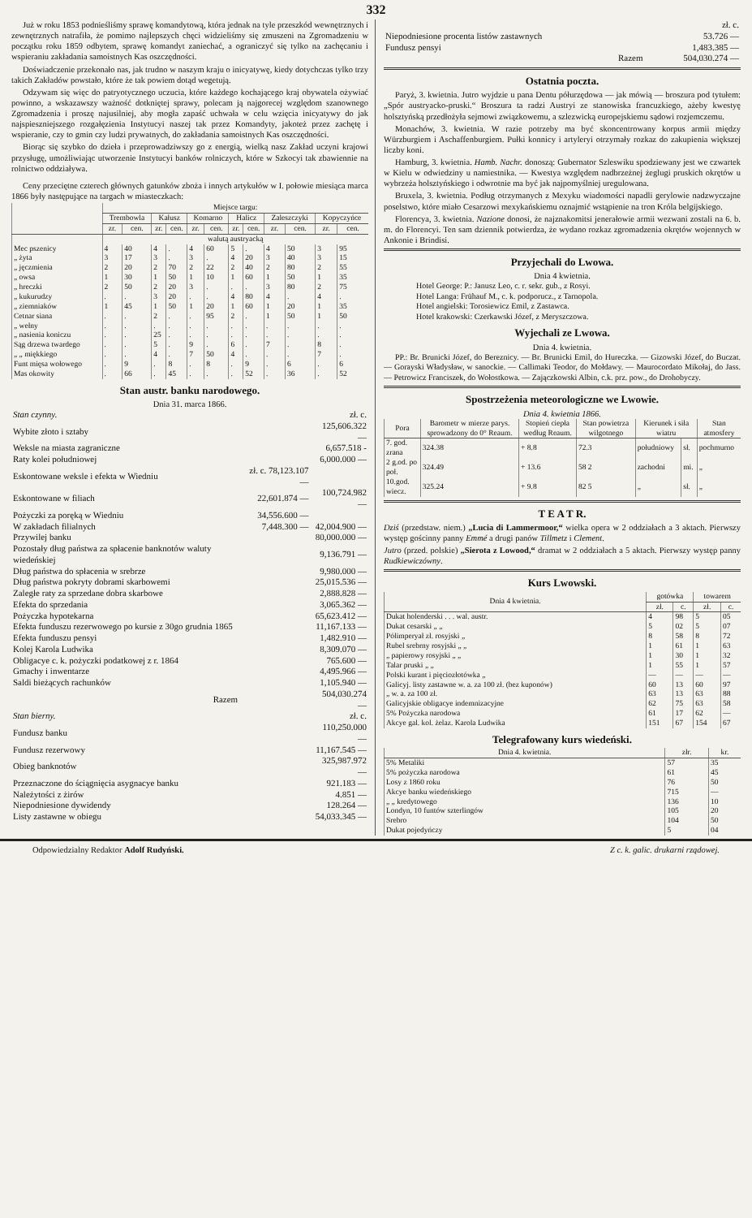332
Już w roku 1853 podnieśliśmy sprawę komandytową, która jednak na tyle przeszkód wewnętrznych i zewnętrznych natrafiła, że pomimo najlepszych chęci widzieliśmy się zmuszeni na Zgromadzeniu w początku roku 1859 odbytem, sprawę komandyt zaniechać, a ograniczyć się tylko na zachęcaniu i wspieraniu zakładania samoistnych Kas oszczędności.
Doświadczenie przekonało nas, jak trudno w naszym kraju o inicyatywę, kiedy dotychczas tylko trzy takich Zakładów powstało, które że tak powiem dotąd wegetują.
Odzywam się więc do patryotycznego uczucia, które każdego kochającego kraj obywatela ożywiać powinno, a wskazawszy ważność dotkniętej sprawy, polecam ją najgorecej względom szanownego Zgromadzenia i proszę najusilniej, aby mogła zapaść uchwała w celu wzięcia inicyatywy do jak najspieszniejszego rozgałęzienia Instytucyi naszej tak przez Komandyty, jakoteż przez zachętę i wspieranie, czy to gmin czy ludzi prywatnych, do zakładania samoistnych Kas oszczędności.
Biorąc się szybko do dzieła i przeprowadziwszy go z energią, wielką nasz Zakład uczyni krajowi przysługę, umożliwiając utworzenie Instytucyi banków rolniczych, które w Szkocyi tak zbawiennie na rolnictwo oddziaływa.
Ceny przeciętne czterech głównych gatunków zboża i innych artykułów w I. połowie miesiąca marca 1866 były następujące na targach w miasteczkach:
| | Miejsce targu: | | | | | | | | | | | |
| --- | --- | --- | --- | --- | --- | --- | --- | --- | --- | --- | --- | --- |
| | Trembowla | | Kałusz | | Komarno | | Halicz | | Zaleszczyki | | Kopyczyńce | |
| | zr. | cen. | zr. | cen. | zr. | cen. | zr. | cen. | zr. | cen. | zr. | cen. |
| | walutą austryacką | | | | | | | | | | | |
| Mec pszenicy | 4 | 40 | 4 | . | 4 | 60 | 5 | . | 4 | 50 | 3 | 95 |
| „ żyta | 3 | 17 | 3 | . | 3 | . | 4 | 20 | 3 | 40 | 3 | 15 |
| „ jęczmienia | 2 | 20 | 2 | 70 | 2 | 22 | 2 | 40 | 2 | 80 | 2 | 55 |
| „ owsa | 1 | 30 | 1 | 50 | 1 | 10 | 1 | 60 | 1 | 50 | 1 | 35 |
| „ hreczki | 2 | 50 | 2 | 20 | 3 | . | . | . | 3 | 80 | 2 | 75 |
| „ kukurudzy | . | . | 3 | 20 | . | . | 4 | 80 | 4 | . | 4 | . |
| „ ziemniaków | 1 | 45 | 1 | 50 | 1 | 20 | 1 | 60 | 1 | 20 | 1 | 35 |
| Cetnar siana | . | . | 2 | . | . | 95 | 2 | . | 1 | 50 | 1 | 50 |
| „ wełny | . | . | . | . | . | . | . | . | . | . | . | . |
| „ nasienia koniczu | . | . | 25 | . | . | . | . | . | . | . | . | . |
| Sąg drzewa twardego | . | . | 5 | . | 9 | . | 6 | . | 7 | . | 8 | . |
| „ „ miękkiego | . | . | 4 | . | 7 | 50 | 4 | . | . | . | 7 | . |
| Funt mięsa wołowego | . | 9 | . | 8 | . | 8 | . | 9 | . | 6 | . | 6 |
| Mas okowity | . | 66 | . | 45 | . | . | . | 52 | . | 36 | . | 52 |
Stan austr. banku narodowego.
Dnia 31. marca 1866.
| Stan czynny. | | zł. c. |
| Wybite złoto i sztaby | | 125,606.322 — |
| Weksle na miasta zagraniczne | | 6,657.518 - |
| Raty kolei południowej | | 6,000.000 — |
| Eskontowane weksle i efekta w Wiedniu | zł. c. 78,123.107 — | |
| Eskontowane w filiach | 22,601.874 — | 100,724.982 — |
| Pożyczki za poręką w Wiedniu | 34,556.600 — | |
| W zakładach filialnych | 7,448.300 — | 42,004.900 — |
| Przywilej banku | | 80,000.000 — |
| Pozostały dług państwa za spłacenie banknotów waluty wiedeńskiej | | 9,136.791 — |
| Dług państwa do spłacenia w srebrze | | 9,980.000 — |
| Dług państwa pokryty dobrami skarbowemi | | 25,015.536 — |
| Zaległe raty za sprzedane dobra skarbowe | | 2,888.828 — |
| Efekta do sprzedania | | 3,065.362 — |
| Pożyczka hypotekarna | | 65,623.412 — |
| Efekta funduszu rezerwowego po kursie z 30go grudnia 1865 | | 11,167.133 — |
| Efekta funduszu pensyi | | 1,482.910 — |
| Kolej Karola Ludwika | | 8,309.070 — |
| Obligacye c. k. pożyczki podatkowej z r. 1864 | | 765.600 — |
| Gmachy i inwentarze | | 4,495.966 — |
| Saldi bieżących rachunków | | 1,105.940 — |
| Razem | | 504,030.274 — |
| Stan bierny. | | zł. c. |
| Fundusz banku | | 110,250.000 — |
| Fundusz rezerwowy | | 11,167.545 — |
| Obieg banknotów | | 325,987.972 — |
| Przeznaczone do ściągnięcia asygnacye banku | | 921.183 — |
| Należytości z żirów | | 4.851 — |
| Niepodniesione dywidendy | | 128.264 — |
| Listy zastawne w obiegu | | 54,033.345 — |
| | zł. c. |
| Niepodniesione procenta listów zastawnych | 53.726 — |
| Fundusz pensyi | 1,483.385 — |
| Razem | 504,030.274 — |
Ostatnia poczta.
Paryż, 3. kwietnia. Jutro wyjdzie u pana Dentu półurzędowa — jak mówią — broszura pod tytułem: „Spór austryacko-pruski.“ Broszura ta radzi Austryi ze stanowiska francuzkiego, ażeby kwestyę holsztyńską przedłożyła sejmowi związkowemu, a szlezwicką europejskiemu sądowi rozjemczemu.
Monachów, 3. kwietnia. W razie potrzeby ma być skoncentrowany korpus armii między Würzburgiem i Aschaffenburgiem. Pułki konnicy i artyleryi otrzymały rozkaz do zakupienia większej liczby koni.
Hamburg, 3. kwietnia. Hamb. Nachr. donoszą: Gubernator Szleswiku spodziewany jest we czwartek w Kielu w odwiedziny u namiestnika. — Kwestya względem nadbrzeżnej żeglugi pruskich okrętów u wybrzeża holsztyńskiego i odwrotnie ma być jak najpomyślniej uregulowana.
Bruxela, 3. kwietnia. Podług otrzymanych z Mexyku wiadomości napadli gerylowie nadzwyczajne poselstwo, które miało Cesarzowi mexykańskiemu oznajmić wstąpienie na tron Króla belgijskiego.
Florencya, 3. kwietnia. Nazione donosi, że najznakomitsi jenerałowie armii wezwani zostali na 6. b. m. do Florencyi. Ten sam dziennik potwierdza, że wydano rozkaz zgromadzenia okrętów wojennych w Ankonie i Brindisi.
Przyjechali do Lwowa.
Dnia 4 kwietnia.
Hotel George: P.: Janusz Leo, c. r. sekr. gub., z Rosyi.
Hotel Langa: Frühauf M., c. k. podporucz., z Tarnopola.
Hotel angielski: Torosiewicz Emil, z Zastawca.
Hotel krakowski: Czerkawski Józef, z Meryszczowa.
Wyjechali ze Lwowa.
Dnia 4. kwietnia.
PP.: Br. Brunicki Józef, do Berezniсy. — Br. Brunicki Emil, do Hureczka. — Gizowski Józef, do Buczat. — Gorayski Władysław, w sanockie. — Callimaki Teodor, do Mołdawy. — Maurocordato Mikołaj, do Jass. — Petrowicz Franciszek, do Wołostkowa. — Zajączkowski Albin, c.k. prz. pow., do Drohobyczy.
Spostrzeżenia meteorologiczne we Lwowie.
Dnia 4. kwietnia 1866.
| Pora | Barometr w mierze parys. sprowadzony do 0° Reaum. | Stopień ciepła według Reaum. | Stan powietrza wilgotnego | Kierunek i siła wiatru | | Stan atmosfery |
| --- | --- | --- | --- | --- | --- | --- |
| 7. god. zrana | 324.38 | + 8.8 | 72.3 | południowy | sł. | pochmurno |
| 2 g.od. po poł. | 324.49 | + 13.6 | 58 2 | zachodni | mi. | „ |
| 10.god. wiecz. | 325.24 | + 9.8 | 82 5 | „ | sł. | „ |
T E A T R.
Dziś (przedstaw. niem.) „Lucia di Lammermoor,“ wielka opera w 2 oddziałach a 3 aktach. Pierwszy występ gościnny panny Emmé a drugi panów Tillmetz i Clement.
Jutro (przed. polskie) „Sierota z Lowood,“ dramat w 2 oddziałach a 5 aktach. Pierwszy występ panny Rudkiewiczówny.
Kurs Lwowski.
| Dnia 4 kwietnia. | gotówka | | towarem | |
| --- | --- | --- | --- | --- |
| | zł. | c. | zł. | c. |
| Dukat holenderski . . . wal. austr. | 4 | 98 | 5 | 05 |
| Dukat cesarski „ „ | 5 | 02 | 5 | 07 |
| Półimperyał zł. rosyjski „ | 8 | 58 | 8 | 72 |
| Rubel srebrny rosyjski „ „ | 1 | 61 | 1 | 63 |
| „ papierowy rosyjski „ „ | 1 | 30 | 1 | 32 |
| Talar pruski „ „ | 1 | 55 | 1 | 57 |
| Polski kurant i pięciozłotówka „ | — | — | — | — |
| Galicyj. listy zastawne w. a. za 100 zł. (bez kuponów) | 60 | 13 | 60 | 97 |
| „ w. a. za 100 zł. | 63 | 13 | 63 | 88 |
| Galicyjskie obligacye indemnizacyjne | 62 | 75 | 63 | 58 |
| 5% Pożyczka narodowa | 61 | 17 | 62 | — |
| Akcye gal. kol. żelaz. Karola Ludwika | 151 | 67 | 154 | 67 |
Telegrafowany kurs wiedeński.
| Dnia 4. kwietnia. | złr. | kr. |
| --- | --- | --- |
| 5% Metaliki | 57 | 35 |
| 5% pożyczka narodowa | 61 | 45 |
| Losy z 1860 roku | 76 | 50 |
| Akcye banku wiedeńskiego | 715 | — |
| „ „ kredytowego | 136 | 10 |
| Londyn, 10 funtów szterlingów | 105 | 20 |
| Srebro | 104 | 50 |
| Dukat pojedyńczy | 5 | 04 |
Odpowiedzialny Redaktor Adolf Rudyński. Z c. k. galic. drukarni rządowej.